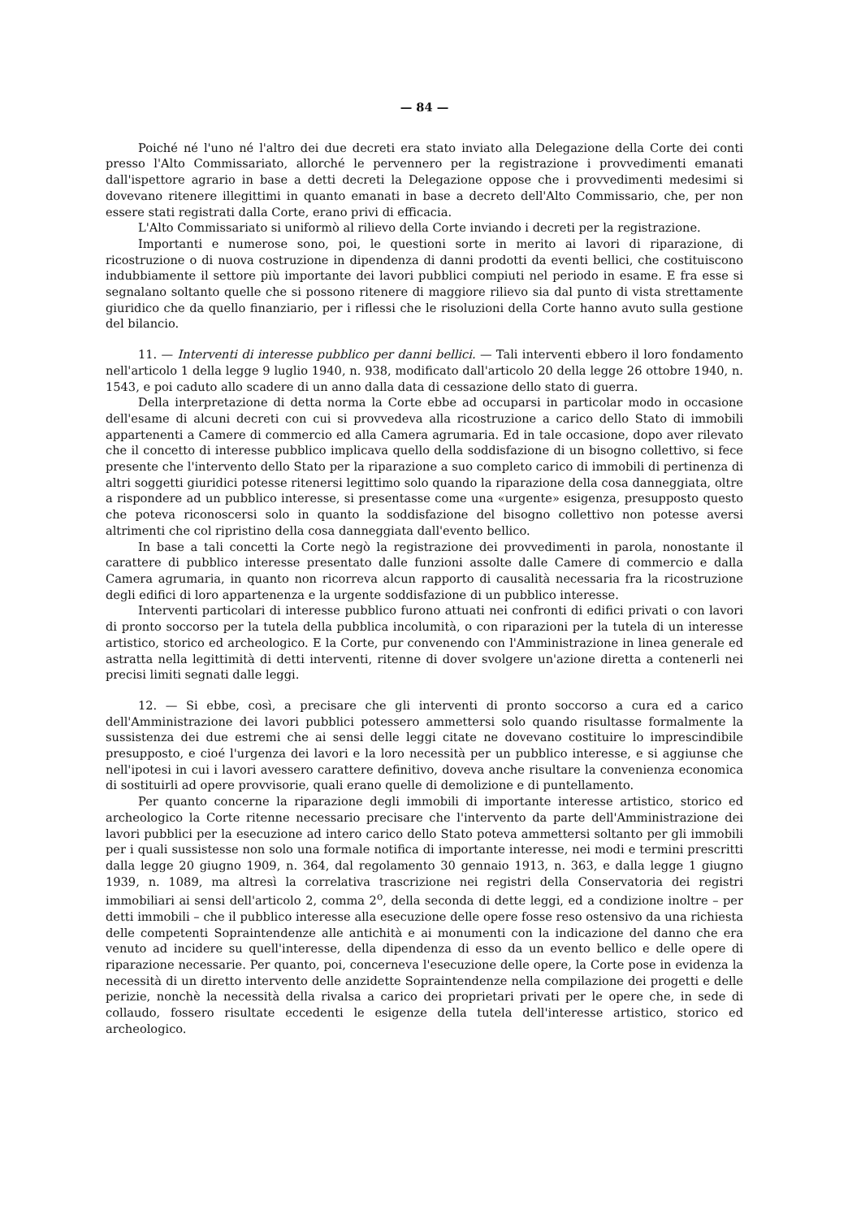— 84 —
Poiché né l'uno né l'altro dei due decreti era stato inviato alla Delegazione della Corte dei conti presso l'Alto Commissariato, allorché le pervennero per la registrazione i provvedimenti emanati dall'ispettore agrario in base a detti decreti la Delegazione oppose che i provvedimenti medesimi si dovevano ritenere illegittimi in quanto emanati in base a decreto dell'Alto Commissario, che, per non essere stati registrati dalla Corte, erano privi di efficacia.
L'Alto Commissariato si uniformò al rilievo della Corte inviando i decreti per la registrazione.
Importanti e numerose sono, poi, le questioni sorte in merito ai lavori di riparazione, di ricostruzione o di nuova costruzione in dipendenza di danni prodotti da eventi bellici, che costituiscono indubbiamente il settore più importante dei lavori pubblici compiuti nel periodo in esame. E fra esse si segnalano soltanto quelle che si possono ritenere di maggiore rilievo sia dal punto di vista strettamente giuridico che da quello finanziario, per i riflessi che le risoluzioni della Corte hanno avuto sulla gestione del bilancio.
11. — Interventi di interesse pubblico per danni bellici. — Tali interventi ebbero il loro fondamento nell'articolo 1 della legge 9 luglio 1940, n. 938, modificato dall'articolo 20 della legge 26 ottobre 1940, n. 1543, e poi caduto allo scadere di un anno dalla data di cessazione dello stato di guerra.
Della interpretazione di detta norma la Corte ebbe ad occuparsi in particolar modo in occasione dell'esame di alcuni decreti con cui si provvedeva alla ricostruzione a carico dello Stato di immobili appartenenti a Camere di commercio ed alla Camera agrumaria. Ed in tale occasione, dopo aver rilevato che il concetto di interesse pubblico implicava quello della soddisfazione di un bisogno collettivo, si fece presente che l'intervento dello Stato per la riparazione a suo completo carico di immobili di pertinenza di altri soggetti giuridici potesse ritenersi legittimo solo quando la riparazione della cosa danneggiata, oltre a rispondere ad un pubblico interesse, si presentasse come una «urgente» esigenza, presupposto questo che poteva riconoscersi solo in quanto la soddisfazione del bisogno collettivo non potesse aversi altrimenti che col ripristino della cosa danneggiata dall'evento bellico.
In base a tali concetti la Corte negò la registrazione dei provvedimenti in parola, nonostante il carattere di pubblico interesse presentato dalle funzioni assolte dalle Camere di commercio e dalla Camera agrumaria, in quanto non ricorreva alcun rapporto di causalità necessaria fra la ricostruzione degli edifici di loro appartenenza e la urgente soddisfazione di un pubblico interesse.
Interventi particolari di interesse pubblico furono attuati nei confronti di edifici privati o con lavori di pronto soccorso per la tutela della pubblica incolumità, o con riparazioni per la tutela di un interesse artistico, storico ed archeologico. E la Corte, pur convenendo con l'Amministrazione in linea generale ed astratta nella legittimità di detti interventi, ritenne di dover svolgere un'azione diretta a contenerli nei precisi limiti segnati dalle leggi.
12. — Si ebbe, così, a precisare che gli interventi di pronto soccorso a cura ed a carico dell'Amministrazione dei lavori pubblici potessero ammettersi solo quando risultasse formalmente la sussistenza dei due estremi che ai sensi delle leggi citate ne dovevano costituire lo imprescindibile presupposto, e cioé l'urgenza dei lavori e la loro necessità per un pubblico interesse, e si aggiunse che nell'ipotesi in cui i lavori avessero carattere definitivo, doveva anche risultare la convenienza economica di sostituirli ad opere provvisorie, quali erano quelle di demolizione e di puntellamento.
Per quanto concerne la riparazione degli immobili di importante interesse artistico, storico ed archeologico la Corte ritenne necessario precisare che l'intervento da parte dell'Amministrazione dei lavori pubblici per la esecuzione ad intero carico dello Stato poteva ammettersi soltanto per gli immobili per i quali sussistesse non solo una formale notifica di importante interesse, nei modi e termini prescritti dalla legge 20 giugno 1909, n. 364, dal regolamento 30 gennaio 1913, n. 363, e dalla legge 1 giugno 1939, n. 1089, ma altresì la correlativa trascrizione nei registri della Conservatoria dei registri immobiliari ai sensi dell'articolo 2, comma 2<sup>o</sup>, della seconda di dette leggi, ed a condizione inoltre – per detti immobili – che il pubblico interesse alla esecuzione delle opere fosse reso ostensivo da una richiesta delle competenti Sopraintendenze alle antichità e ai monumenti con la indicazione del danno che era venuto ad incidere su quell'interesse, della dipendenza di esso da un evento bellico e delle opere di riparazione necessarie. Per quanto, poi, concerneva l'esecuzione delle opere, la Corte pose in evidenza la necessità di un diretto intervento delle anzidette Sopraintendenze nella compilazione dei progetti e delle perizie, nonchè la necessità della rivalsa a carico dei proprietari privati per le opere che, in sede di collaudo, fossero risultate eccedenti le esigenze della tutela dell'interesse artistico, storico ed archeologico.